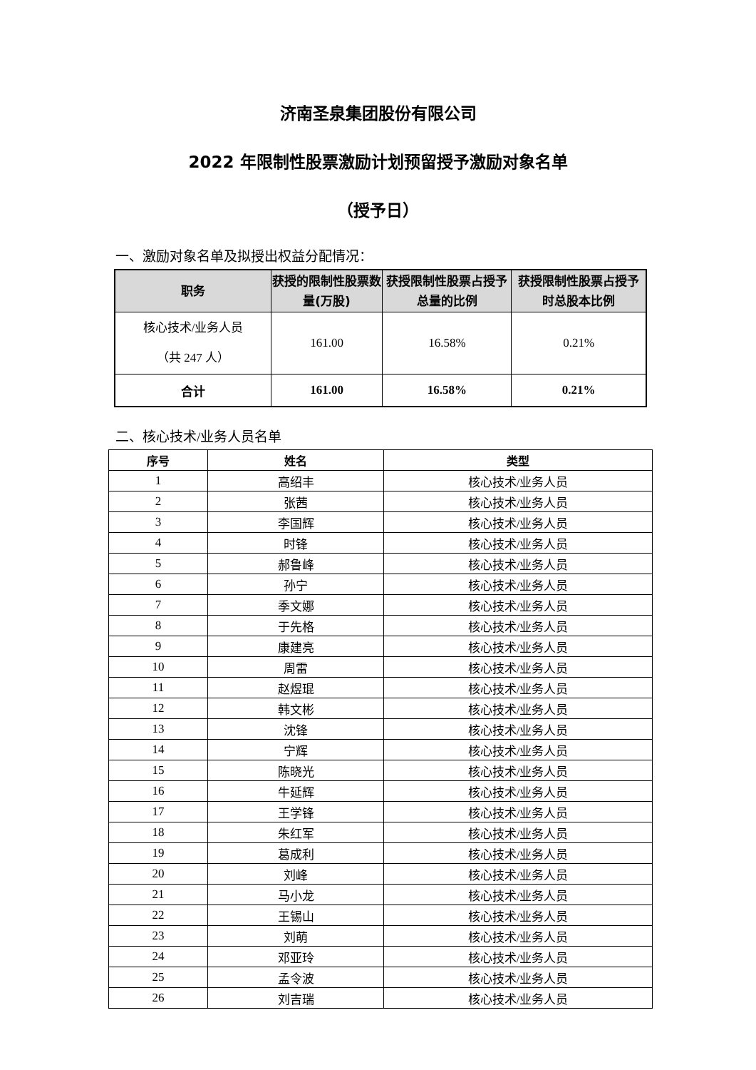济南圣泉集团股份有限公司
2022 年限制性股票激励计划预留授予激励对象名单
（授予日）
一、激励对象名单及拟授出权益分配情况：
| 职务 | 获授的限制性股票数量(万股) | 获授限制性股票占授予总量的比例 | 获授限制性股票占授予时总股本比例 |
| --- | --- | --- | --- |
| 核心技术/业务人员 （共 247 人） | 161.00 | 16.58% | 0.21% |
| 合计 | 161.00 | 16.58% | 0.21% |
二、核心技术/业务人员名单
| 序号 | 姓名 | 类型 |
| --- | --- | --- |
| 1 | 高绍丰 | 核心技术/业务人员 |
| 2 | 张茜 | 核心技术/业务人员 |
| 3 | 李国辉 | 核心技术/业务人员 |
| 4 | 时锋 | 核心技术/业务人员 |
| 5 | 郝鲁峰 | 核心技术/业务人员 |
| 6 | 孙宁 | 核心技术/业务人员 |
| 7 | 季文娜 | 核心技术/业务人员 |
| 8 | 于先格 | 核心技术/业务人员 |
| 9 | 康建亮 | 核心技术/业务人员 |
| 10 | 周雷 | 核心技术/业务人员 |
| 11 | 赵煜琨 | 核心技术/业务人员 |
| 12 | 韩文彬 | 核心技术/业务人员 |
| 13 | 沈锋 | 核心技术/业务人员 |
| 14 | 宁辉 | 核心技术/业务人员 |
| 15 | 陈晓光 | 核心技术/业务人员 |
| 16 | 牛延辉 | 核心技术/业务人员 |
| 17 | 王学锋 | 核心技术/业务人员 |
| 18 | 朱红军 | 核心技术/业务人员 |
| 19 | 葛成利 | 核心技术/业务人员 |
| 20 | 刘峰 | 核心技术/业务人员 |
| 21 | 马小龙 | 核心技术/业务人员 |
| 22 | 王锡山 | 核心技术/业务人员 |
| 23 | 刘萌 | 核心技术/业务人员 |
| 24 | 邓亚玲 | 核心技术/业务人员 |
| 25 | 孟令波 | 核心技术/业务人员 |
| 26 | 刘吉瑞 | 核心技术/业务人员 |